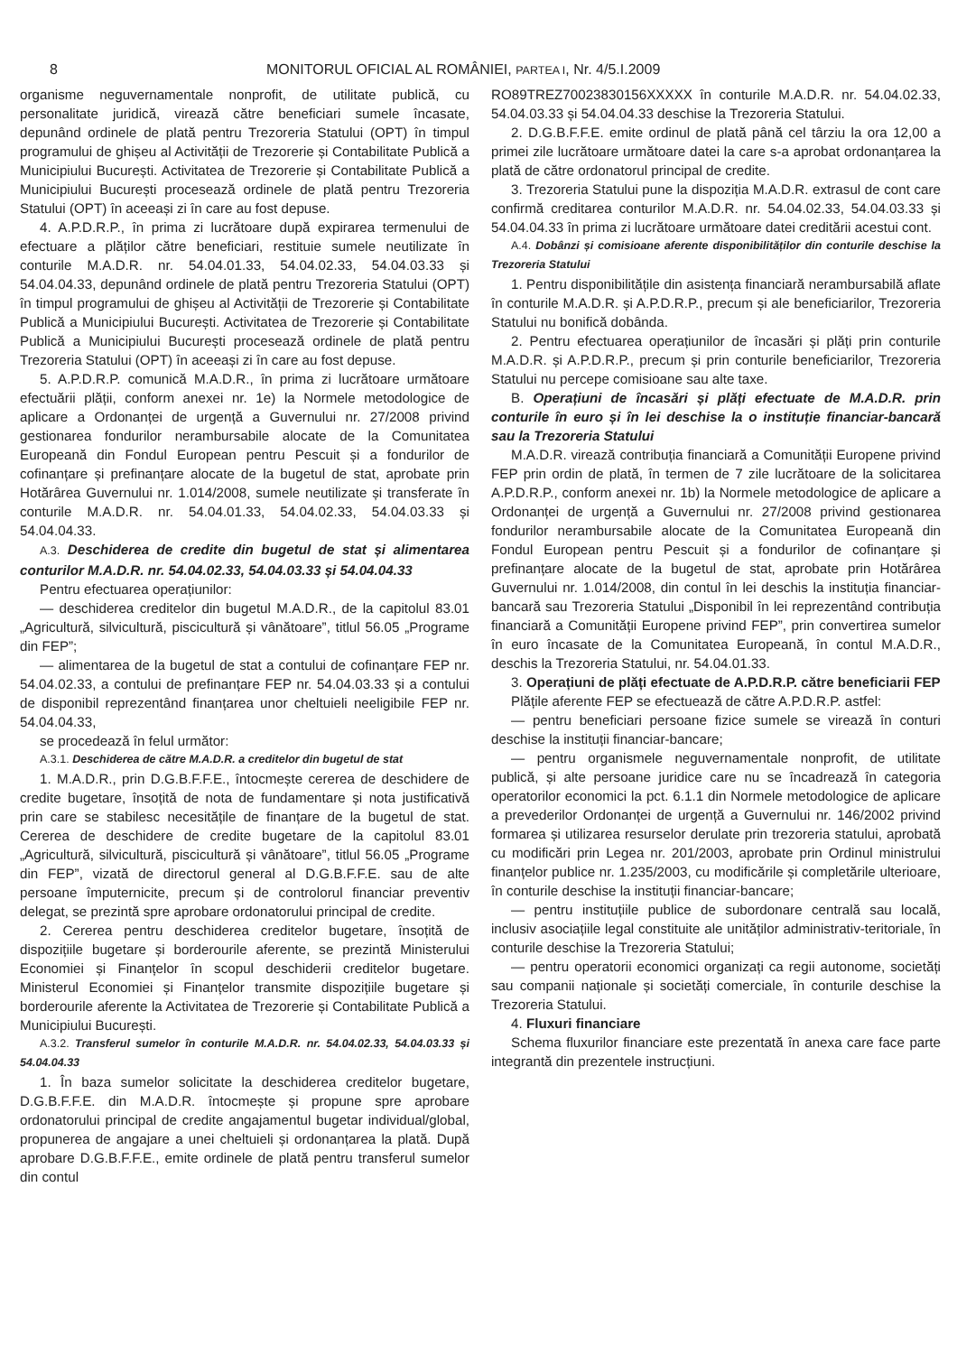8 MONITORUL OFICIAL AL ROMÂNIEI, PARTEA I, Nr. 4/5.I.2009
organisme neguvernamentale nonprofit, de utilitate publică, cu personalitate juridică, virează către beneficiari sumele încasate, depunând ordinele de plată pentru Trezoreria Statului (OPT) în timpul programului de ghișeu al Activității de Trezorerie și Contabilitate Publică a Municipiului București. Activitatea de Trezorerie și Contabilitate Publică a Municipiului București procesează ordinele de plată pentru Trezoreria Statului (OPT) în aceeași zi în care au fost depuse.
4. A.P.D.R.P., în prima zi lucrătoare după expirarea termenului de efectuare a plăților către beneficiari, restituie sumele neutilizate în conturile M.A.D.R. nr. 54.04.01.33, 54.04.02.33, 54.04.03.33 și 54.04.04.33, depunând ordinele de plată pentru Trezoreria Statului (OPT) în timpul programului de ghișeu al Activității de Trezorerie și Contabilitate Publică a Municipiului București. Activitatea de Trezorerie și Contabilitate Publică a Municipiului București procesează ordinele de plată pentru Trezoreria Statului (OPT) în aceeași zi în care au fost depuse.
5. A.P.D.R.P. comunică M.A.D.R., în prima zi lucrătoare următoare efectuării plății, conform anexei nr. 1e) la Normele metodologice de aplicare a Ordonanței de urgență a Guvernului nr. 27/2008 privind gestionarea fondurilor nerambursabile alocate de la Comunitatea Europeană din Fondul European pentru Pescuit și a fondurilor de cofinanțare și prefinanțare alocate de la bugetul de stat, aprobate prin Hotărârea Guvernului nr. 1.014/2008, sumele neutilizate și transferate în conturile M.A.D.R. nr. 54.04.01.33, 54.04.02.33, 54.04.03.33 și 54.04.04.33.
A.3. Deschiderea de credite din bugetul de stat și alimentarea conturilor M.A.D.R. nr. 54.04.02.33, 54.04.03.33 și 54.04.04.33
Pentru efectuarea operațiunilor:
— deschiderea creditelor din bugetul M.A.D.R., de la capitolul 83.01 „Agricultură, silvicultură, piscicultură și vânătoare”, titlul 56.05 „Programe din FEP”;
— alimentarea de la bugetul de stat a contului de cofinanțare FEP nr. 54.04.02.33, a contului de prefinanțare FEP nr. 54.04.03.33 și a contului de disponibil reprezentând finanțarea unor cheltuieli neeligibile FEP nr. 54.04.04.33,
se procedează în felul următor:
A.3.1. Deschiderea de către M.A.D.R. a creditelor din bugetul de stat
1. M.A.D.R., prin D.G.B.F.F.E., întocmește cererea de deschidere de credite bugetare, însoțită de nota de fundamentare și nota justificativă prin care se stabilesc necesitățile de finanțare de la bugetul de stat. Cererea de deschidere de credite bugetare de la capitolul 83.01 „Agricultură, silvicultură, piscicultură și vânătoare”, titlul 56.05 „Programe din FEP”, vizată de directorul general al D.G.B.F.F.E. sau de alte persoane împuternicite, precum și de controlorul financiar preventiv delegat, se prezintă spre aprobare ordonatorului principal de credite.
2. Cererea pentru deschiderea creditelor bugetare, însoțită de dispozițiile bugetare și borderourile aferente, se prezintă Ministerului Economiei și Finanțelor în scopul deschiderii creditelor bugetare. Ministerul Economiei și Finanțelor transmite dispozițiile bugetare și borderourile aferente la Activitatea de Trezorerie și Contabilitate Publică a Municipiului București.
A.3.2. Transferul sumelor în conturile M.A.D.R. nr. 54.04.02.33, 54.04.03.33 și 54.04.04.33
1. În baza sumelor solicitate la deschiderea creditelor bugetare, D.G.B.F.F.E. din M.A.D.R. întocmește și propune spre aprobare ordonatorului principal de credite angajamentul bugetar individual/global, propunerea de angajare a unei cheltuieli și ordonanțarea la plată. După aprobare D.G.B.F.F.E., emite ordinele de plată pentru transferul sumelor din contul
RO89TREZ70023830156XXXXX în conturile M.A.D.R. nr. 54.04.02.33, 54.04.03.33 și 54.04.04.33 deschise la Trezoreria Statului.
2. D.G.B.F.F.E. emite ordinul de plată până cel târziu la ora 12,00 a primei zile lucrătoare următoare datei la care s-a aprobat ordonanțarea la plată de către ordonatorul principal de credite.
3. Trezoreria Statului pune la dispoziția M.A.D.R. extrasul de cont care confirmă creditarea conturilor M.A.D.R. nr. 54.04.02.33, 54.04.03.33 și 54.04.04.33 în prima zi lucrătoare următoare datei creditării acestui cont.
A.4. Dobânzi și comisioane aferente disponibilităților din conturile deschise la Trezoreria Statului
1. Pentru disponibilitățile din asistența financiară nerambursabilă aflate în conturile M.A.D.R. și A.P.D.R.P., precum și ale beneficiarilor, Trezoreria Statului nu bonifică dobânda.
2. Pentru efectuarea operațiunilor de încasări și plăți prin conturile M.A.D.R. și A.P.D.R.P., precum și prin conturile beneficiarilor, Trezoreria Statului nu percepe comisioane sau alte taxe.
B. Operațiuni de încasări și plăți efectuate de M.A.D.R. prin conturile în euro și în lei deschise la o instituție financiar-bancară sau la Trezoreria Statului
M.A.D.R. virează contribuția financiară a Comunității Europene privind FEP prin ordin de plată, în termen de 7 zile lucrătoare de la solicitarea A.P.D.R.P., conform anexei nr. 1b) la Normele metodologice de aplicare a Ordonanței de urgență a Guvernului nr. 27/2008 privind gestionarea fondurilor nerambursabile alocate de la Comunitatea Europeană din Fondul European pentru Pescuit și a fondurilor de cofinanțare și prefinanțare alocate de la bugetul de stat, aprobate prin Hotărârea Guvernului nr. 1.014/2008, din contul în lei deschis la instituția financiar-bancară sau Trezoreria Statului „Disponibil în lei reprezentând contribuția financiară a Comunității Europene privind FEP”, prin convertirea sumelor în euro încasate de la Comunitatea Europeană, în contul M.A.D.R., deschis la Trezoreria Statului, nr. 54.04.01.33.
3. Operațiuni de plăți efectuate de A.P.D.R.P. către beneficiarii FEP
Plățile aferente FEP se efectuează de către A.P.D.R.P. astfel:
— pentru beneficiari persoane fizice sumele se virează în conturi deschise la instituții financiar-bancare;
— pentru organismele neguvernamentale nonprofit, de utilitate publică, și alte persoane juridice care nu se încadrează în categoria operatorilor economici la pct. 6.1.1 din Normele metodologice de aplicare a prevederilor Ordonanței de urgență a Guvernului nr. 146/2002 privind formarea și utilizarea resurselor derulate prin trezoreria statului, aprobată cu modificări prin Legea nr. 201/2003, aprobate prin Ordinul ministrului finanțelor publice nr. 1.235/2003, cu modificările și completările ulterioare, în conturile deschise la instituții financiar-bancare;
— pentru instituțiile publice de subordonare centrală sau locală, inclusiv asociațiile legal constituite ale unităților administrativ-teritoriale, în conturile deschise la Trezoreria Statului;
— pentru operatorii economici organizați ca regii autonome, societăți sau companii naționale și societăți comerciale, în conturile deschise la Trezoreria Statului.
4. Fluxuri financiare
Schema fluxurilor financiare este prezentată în anexa care face parte integrantă din prezentele instrucțiuni.